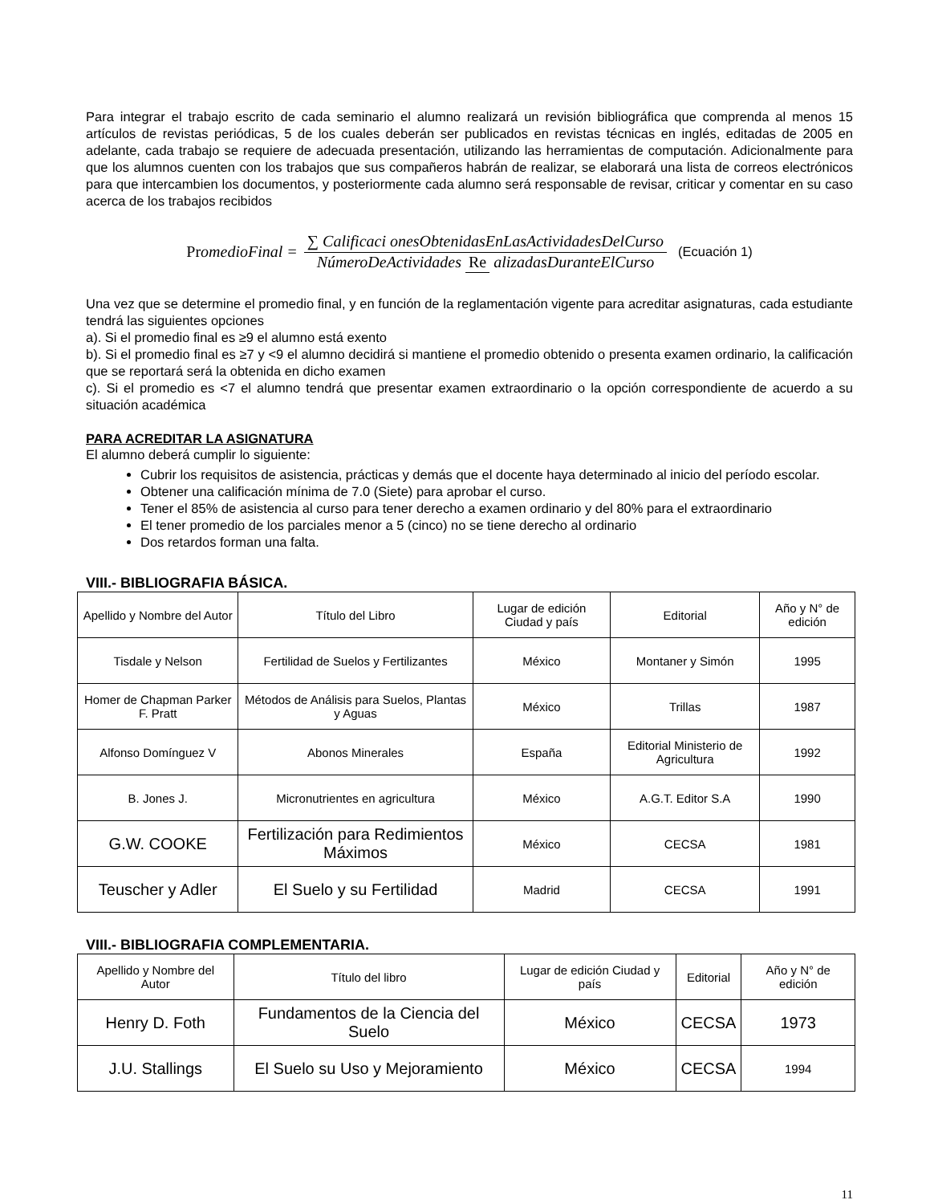Para integrar el trabajo escrito de cada seminario el alumno realizará un revisión bibliográfica que comprenda al menos 15 artículos de revistas periódicas, 5 de los cuales deberán ser publicados en revistas técnicas en inglés, editadas de 2005 en adelante, cada trabajo se requiere de adecuada presentación, utilizando las herramientas de computación. Adicionalmente para que los alumnos cuenten con los trabajos que sus compañeros habrán de realizar, se elaborará una lista de correos electrónicos para que intercambien los documentos, y posteriormente cada alumno será responsable de revisar, criticar y comentar en su caso acerca de los trabajos recibidos
PromedioFinal = ∑ Calificaci onesObtenidasEnLasActividadesDelCurso NúmeroDeActividades Re alizadasDuranteElCurso (Ecuación 1)
Una vez que se determine el promedio final, y en función de la reglamentación vigente para acreditar asignaturas, cada estudiante tendrá las siguientes opciones
a). Si el promedio final es ≥9 el alumno está exento
b). Si el promedio final es ≥7 y <9 el alumno decidirá si mantiene el promedio obtenido o presenta examen ordinario, la calificación que se reportará será la obtenida en dicho examen
c). Si el promedio es <7 el alumno tendrá que presentar examen extraordinario o la opción correspondiente de acuerdo a su situación académica
PARA ACREDITAR LA ASIGNATURA
El alumno deberá cumplir lo siguiente:
Cubrir los requisitos de asistencia, prácticas y demás que el docente haya determinado al inicio del período escolar.
Obtener una calificación mínima de 7.0 (Siete) para aprobar el curso.
Tener el 85% de asistencia al curso para tener derecho a examen ordinario y del 80% para el extraordinario
El tener promedio de los parciales menor a 5 (cinco) no se tiene derecho al ordinario
Dos retardos forman una falta.
VIII.- BIBLIOGRAFIA BÁSICA.
| Apellido y Nombre del Autor | Título del Libro | Lugar de edición Ciudad y país | Editorial | Año y N° de edición |
| Tisdale y Nelson | Fertilidad de Suelos y Fertilizantes | México | Montaner y Simón | 1995 |
| Homer de Chapman Parker F. Pratt | Métodos de Análisis para Suelos, Plantas y Aguas | México | Trillas | 1987 |
| Alfonso Domínguez V | Abonos Minerales | España | Editorial Ministerio de Agricultura | 1992 |
| B. Jones J. | Micronutrientes en agricultura | México | A.G.T. Editor S.A | 1990 |
| G.W. COOKE | Fertilización para Redimientos Máximos | México | CECSA | 1981 |
| Teuscher y Adler | El Suelo y su Fertilidad | Madrid | CECSA | 1991 |
VIII.- BIBLIOGRAFIA COMPLEMENTARIA.
| Apellido y Nombre del Autor | Título del libro | Lugar de edición Ciudad y país | Editorial | Año y N° de edición |
| Henry D. Foth | Fundamentos de la Ciencia del Suelo | México | CECSA | 1973 |
| J.U. Stallings | El Suelo su Uso y Mejoramiento | México | CECSA | 1994 |
11